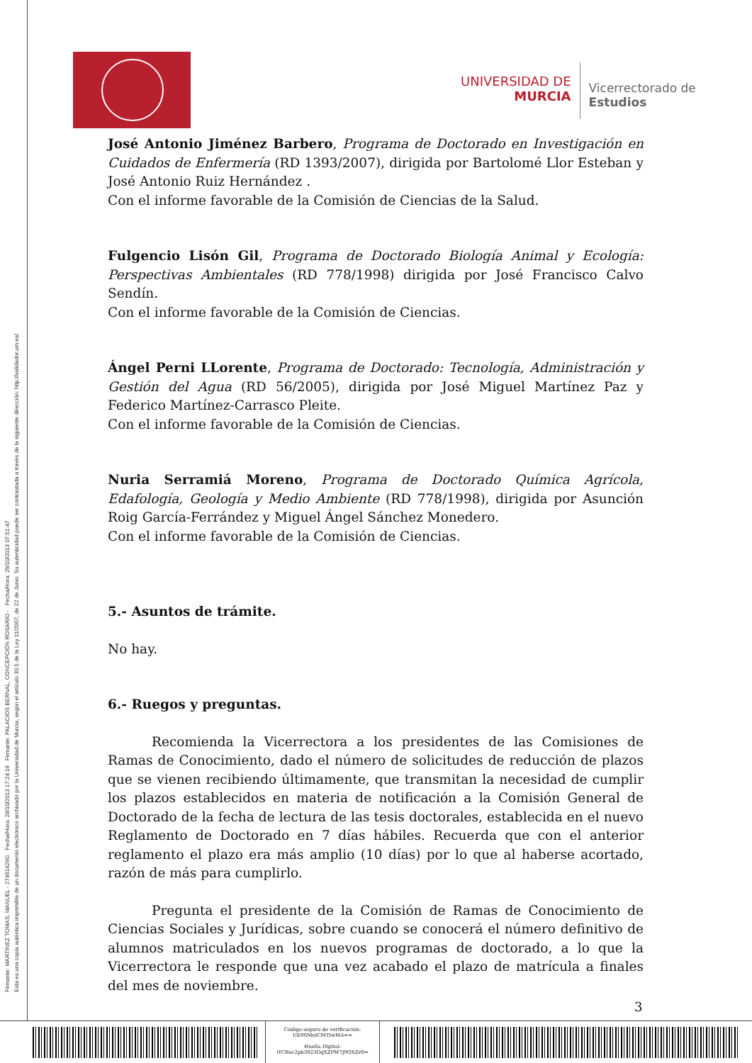Firmante: MARTINEZ TOMAS, MANUEL - 27461429G Fecha/Hora: 28/10/2013 17:24:19 Firmante: PALACIOS BERNAL, CONCEPCIÓN ROSARIO - Fecha/Hora: 29/10/2013 07:51:47
Esta es una copia auténtica imprimible de un documento electrónico archivado por la Universidad de Murcia, según el artículo 30.5 de la Ley 11/2007, de 22 de Junio. Su autenticidad puede ser contrastada a través de la siguiente dirección: http://validador.um.es/
UNIVERSIDAD DE
MURCIA
Vicerrectorado de
Estudios
José Antonio Jiménez Barbero, Programa de Doctorado en Investigación en Cuidados de Enfermería (RD 1393/2007), dirigida por Bartolomé Llor Esteban y José Antonio Ruiz Hernández .
Con el informe favorable de la Comisión de Ciencias de la Salud.
Fulgencio Lisón Gil, Programa de Doctorado Biología Animal y Ecología: Perspectivas Ambientales (RD 778/1998) dirigida por José Francisco Calvo Sendín.
Con el informe favorable de la Comisión de Ciencias.
Ángel Perni LLorente, Programa de Doctorado: Tecnología, Administración y Gestión del Agua (RD 56/2005), dirigida por José Miguel Martínez Paz y Federico Martínez-Carrasco Pleite.
Con el informe favorable de la Comisión de Ciencias.
Nuria Serramiá Moreno, Programa de Doctorado Química Agrícola, Edafología, Geología y Medio Ambiente (RD 778/1998), dirigida por Asunción Roig García-Ferrández y Miguel Ángel Sánchez Monedero.
Con el informe favorable de la Comisión de Ciencias.
5.- Asuntos de trámite.
No hay.
6.- Ruegos y preguntas.
Recomienda la Vicerrectora a los presidentes de las Comisiones de Ramas de Conocimiento, dado el número de solicitudes de reducción de plazos que se vienen recibiendo últimamente, que transmitan la necesidad de cumplir los plazos establecidos en materia de notificación a la Comisión General de Doctorado de la fecha de lectura de las tesis doctorales, establecida en el nuevo Reglamento de Doctorado en 7 días hábiles. Recuerda que con el anterior reglamento el plazo era más amplio (10 días) por lo que al haberse acortado, razón de más para cumplirlo.
Pregunta el presidente de la Comisión de Ramas de Conocimiento de Ciencias Sociales y Jurídicas, sobre cuando se conocerá el número definitivo de alumnos matriculados en los nuevos programas de doctorado, a lo que la Vicerrectora le responde que una vez acabado el plazo de matrícula a finales del mes de noviembre.
3
Código seguro de verificación:
UE9SMnlCMTIwMA==
Huella Digital:
iYCBac2pk3923GqXZPM7J9QXZv0=